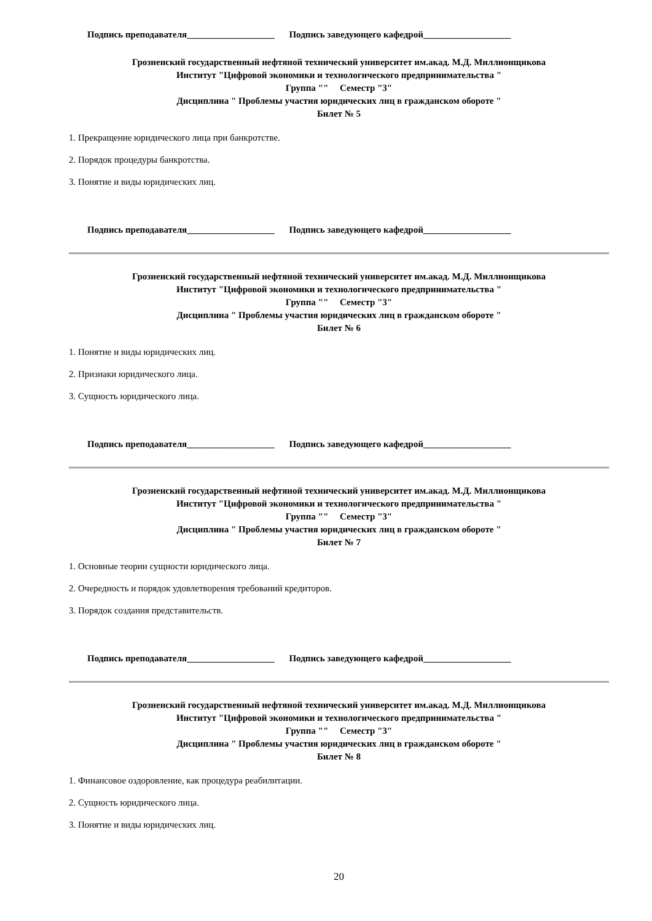Подпись преподавателя___________________ Подпись заведующего кафедрой___________________
Грозненский государственный нефтяной технический университет им.акад. М.Д. Миллионщикова
Институт "Цифровой экономики и технологического предпринимательства "
Группа "" Семестр "3"
Дисциплина " Проблемы участия юридических лиц в гражданском обороте "
Билет № 5
1. Прекращение юридического лица при банкротстве.
2. Порядок процедуры банкротства.
3. Понятие и виды юридических лиц.
Подпись преподавателя___________________ Подпись заведующего кафедрой___________________
Грозненский государственный нефтяной технический университет им.акад. М.Д. Миллионщикова
Институт "Цифровой экономики и технологического предпринимательства "
Группа "" Семестр "3"
Дисциплина " Проблемы участия юридических лиц в гражданском обороте "
Билет № 6
1. Понятие и виды юридических лиц.
2. Признаки юридического лица.
3. Сущность юридического лица.
Подпись преподавателя___________________ Подпись заведующего кафедрой___________________
Грозненский государственный нефтяной технический университет им.акад. М.Д. Миллионщикова
Институт "Цифровой экономики и технологического предпринимательства "
Группа "" Семестр "3"
Дисциплина " Проблемы участия юридических лиц в гражданском обороте "
Билет № 7
1. Основные теории сущности юридического лица.
2. Очередность и порядок удовлетворения требований кредиторов.
3. Порядок создания представительств.
Подпись преподавателя___________________ Подпись заведующего кафедрой___________________
Грозненский государственный нефтяной технический университет им.акад. М.Д. Миллионщикова
Институт "Цифровой экономики и технологического предпринимательства "
Группа "" Семестр "3"
Дисциплина " Проблемы участия юридических лиц в гражданском обороте "
Билет № 8
1. Финансовое оздоровление, как процедура реабилитации.
2. Сущность юридического лица.
3. Понятие и виды юридических лиц.
20